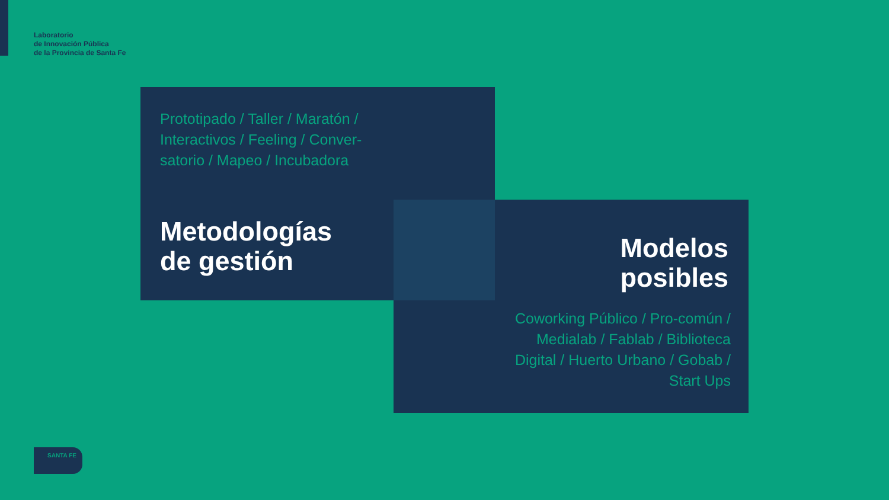Laboratorio
de Innovación Pública
de la Provincia de Santa Fe
Prototipado / Taller / Maratón / Interactivos / Feeling / Conver-satorio / Mapeo / Incubadora
Metodologías
de gestión
Modelos
posibles
Coworking Público / Pro-común / Medialab / Fablab / Biblioteca Digital / Huerto Urbano / Gobab / Start Ups
SANTA FE